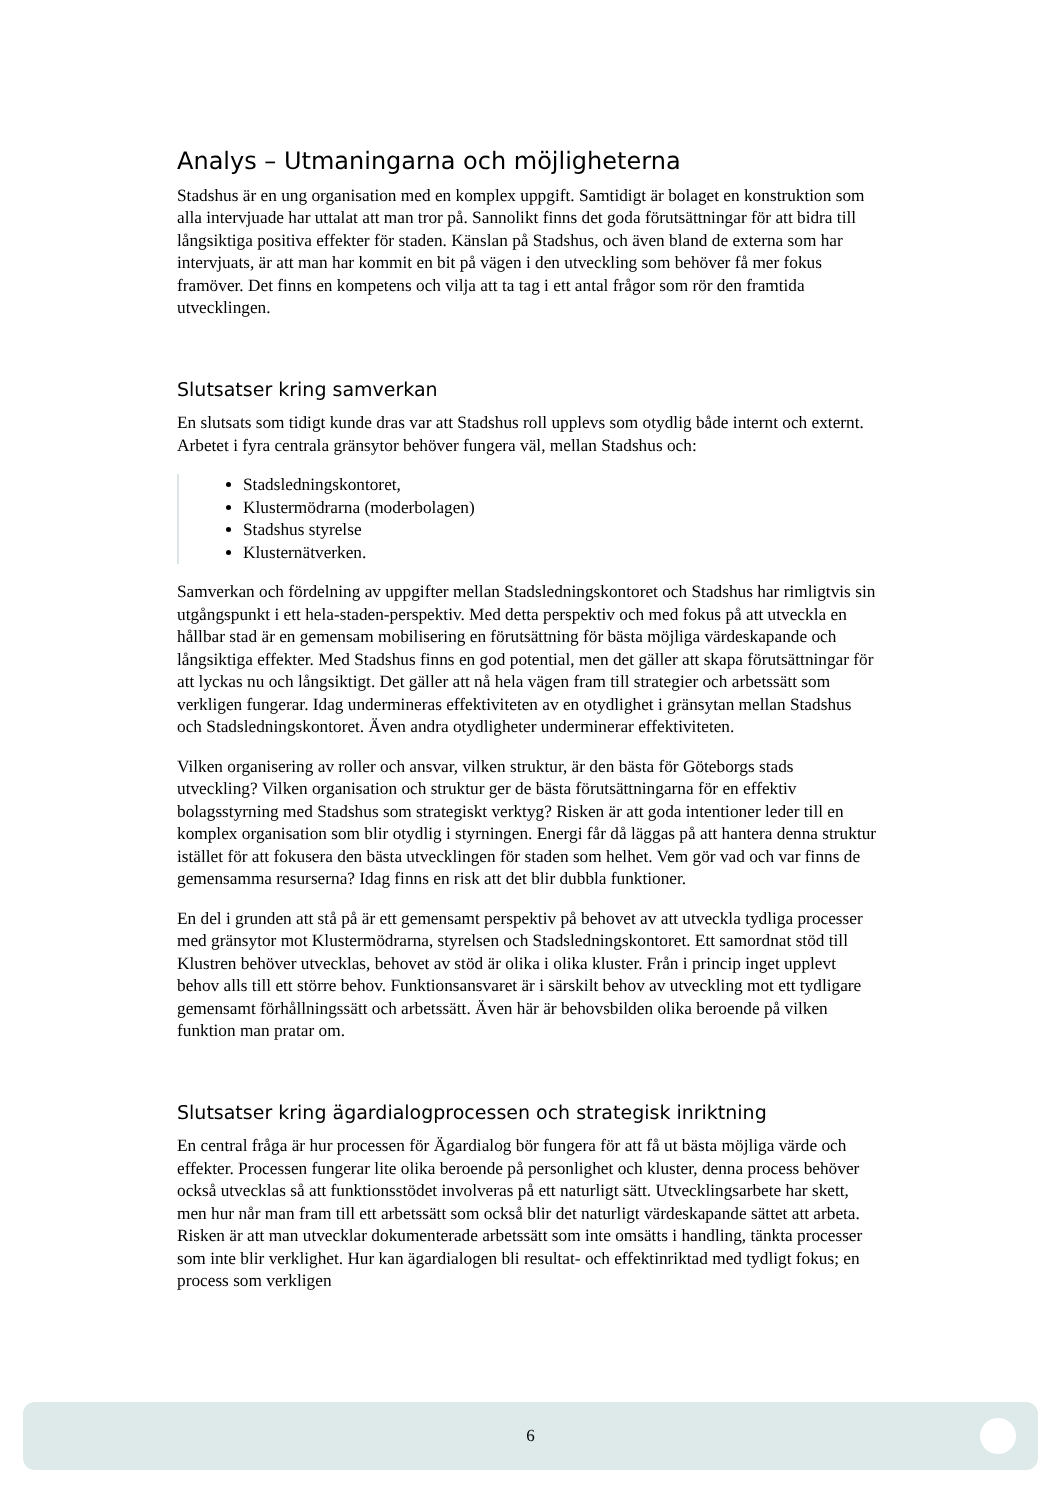Analys – Utmaningarna och möjligheterna
Stadshus är en ung organisation med en komplex uppgift. Samtidigt är bolaget en konstruktion som alla intervjuade har uttalat att man tror på. Sannolikt finns det goda förutsättningar för att bidra till långsiktiga positiva effekter för staden. Känslan på Stadshus, och även bland de externa som har intervjuats, är att man har kommit en bit på vägen i den utveckling som behöver få mer fokus framöver. Det finns en kompetens och vilja att ta tag i ett antal frågor som rör den framtida utvecklingen.
Slutsatser kring samverkan
En slutsats som tidigt kunde dras var att Stadshus roll upplevs som otydlig både internt och externt. Arbetet i fyra centrala gränsytor behöver fungera väl, mellan Stadshus och:
Stadsledningskontoret,
Klustermödrarna (moderbolagen)
Stadshus styrelse
Klusternätverken.
Samverkan och fördelning av uppgifter mellan Stadsledningskontoret och Stadshus har rimligtvis sin utgångspunkt i ett hela-staden-perspektiv. Med detta perspektiv och med fokus på att utveckla en hållbar stad är en gemensam mobilisering en förutsättning för bästa möjliga värdeskapande och långsiktiga effekter. Med Stadshus finns en god potential, men det gäller att skapa förutsättningar för att lyckas nu och långsiktigt. Det gäller att nå hela vägen fram till strategier och arbetssätt som verkligen fungerar. Idag undermineras effektiviteten av en otydlighet i gränsytan mellan Stadshus och Stadsledningskontoret. Även andra otydligheter underminerar effektiviteten.
Vilken organisering av roller och ansvar, vilken struktur, är den bästa för Göteborgs stads utveckling? Vilken organisation och struktur ger de bästa förutsättningarna för en effektiv bolagsstyrning med Stadshus som strategiskt verktyg? Risken är att goda intentioner leder till en komplex organisation som blir otydlig i styrningen. Energi får då läggas på att hantera denna struktur istället för att fokusera den bästa utvecklingen för staden som helhet. Vem gör vad och var finns de gemensamma resurserna? Idag finns en risk att det blir dubbla funktioner.
En del i grunden att stå på är ett gemensamt perspektiv på behovet av att utveckla tydliga processer med gränsytor mot Klustermödrarna, styrelsen och Stadsledningskontoret. Ett samordnat stöd till Klustren behöver utvecklas, behovet av stöd är olika i olika kluster. Från i princip inget upplevt behov alls till ett större behov. Funktionsansvaret är i särskilt behov av utveckling mot ett tydligare gemensamt förhållningssätt och arbetssätt. Även här är behovsbilden olika beroende på vilken funktion man pratar om.
Slutsatser kring ägardialogprocessen och strategisk inriktning
En central fråga är hur processen för Ägardialog bör fungera för att få ut bästa möjliga värde och effekter. Processen fungerar lite olika beroende på personlighet och kluster, denna process behöver också utvecklas så att funktionsstödet involveras på ett naturligt sätt. Utvecklingsarbete har skett, men hur når man fram till ett arbetssätt som också blir det naturligt värdeskapande sättet att arbeta. Risken är att man utvecklar dokumenterade arbetssätt som inte omsätts i handling, tänkta processer som inte blir verklighet. Hur kan ägardialogen bli resultat- och effektinriktad med tydligt fokus; en process som verkligen
6